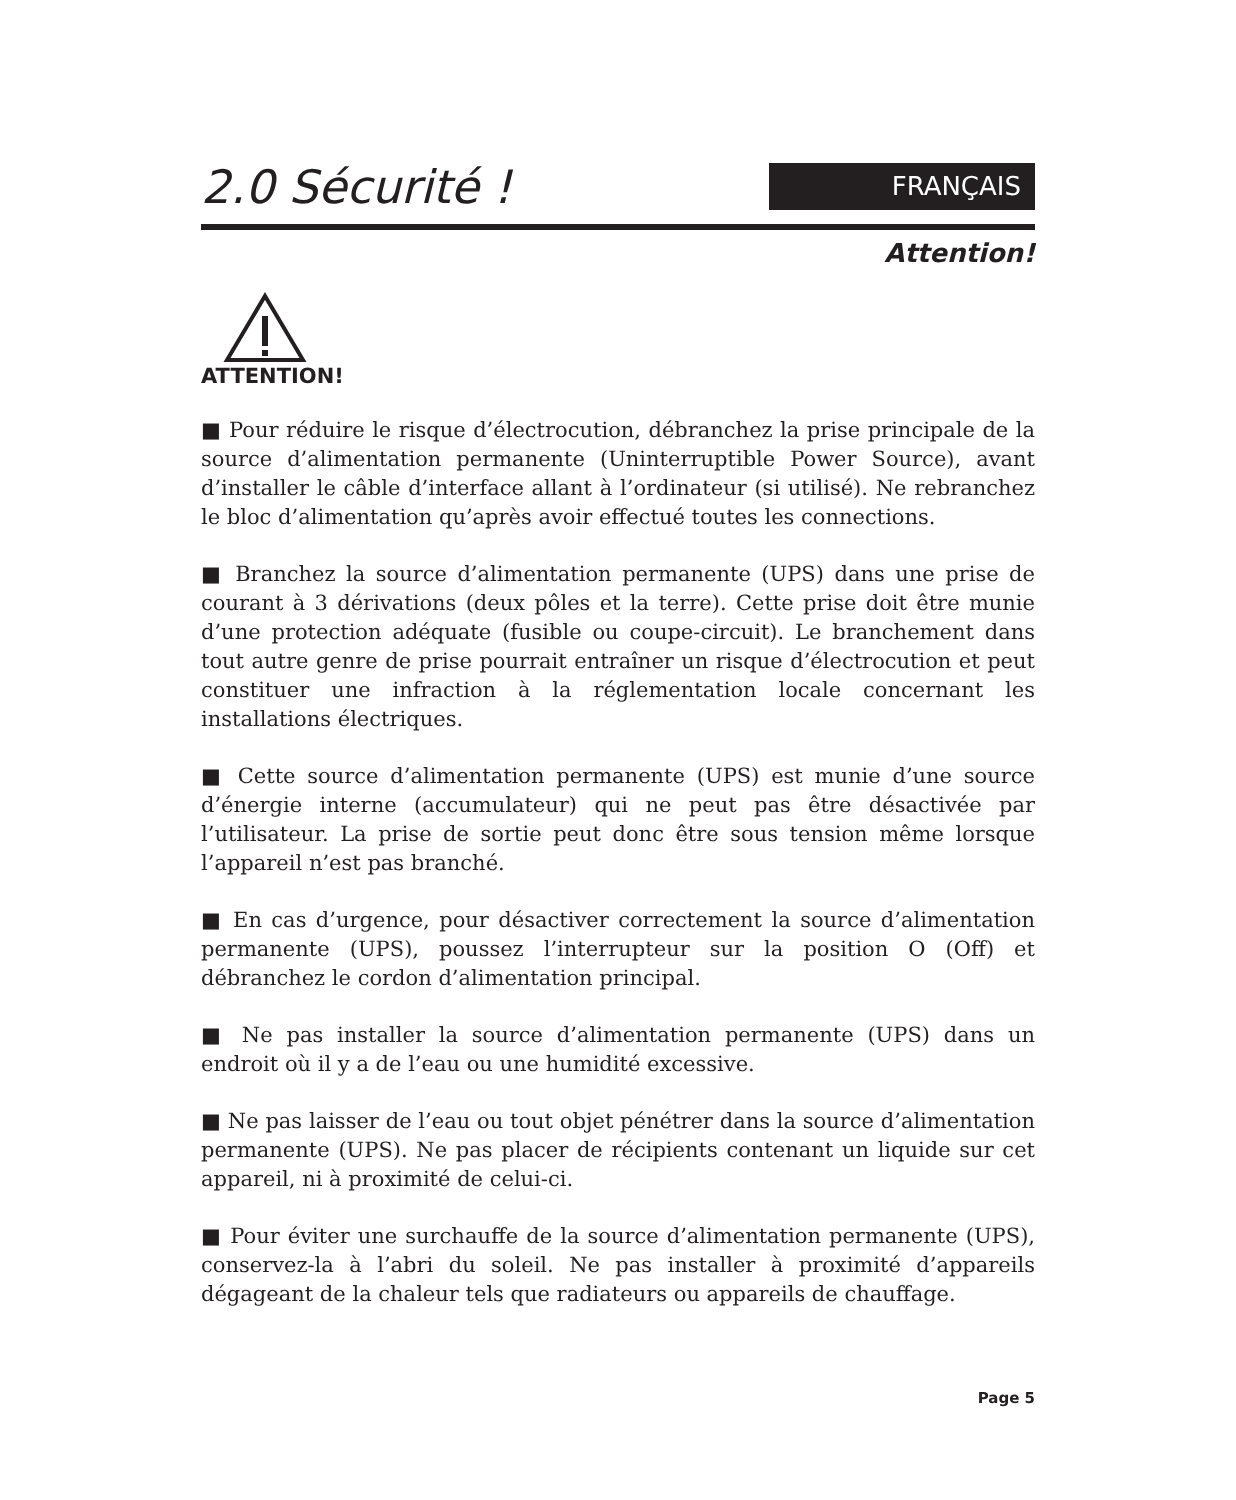2.0 Sécurité !
FRANÇAIS
Attention!
ATTENTION!
■ Pour réduire le risque d’électrocution, débranchez la prise principale de la source d’alimentation permanente (Uninterruptible Power Source), avant d’installer le câble d’interface allant à l’ordinateur (si utilisé). Ne rebranchez le bloc d’alimentation qu’après avoir effectué toutes les connections.
■ Branchez la source d’alimentation permanente (UPS) dans une prise de courant à 3 dérivations (deux pôles et la terre). Cette prise doit être munie d’une protection adéquate (fusible ou coupe-circuit). Le branchement dans tout autre genre de prise pourrait entraîner un risque d’électrocution et peut constituer une infraction à la réglementation locale concernant les installations électriques.
■ Cette source d’alimentation permanente (UPS) est munie d’une source d’énergie interne (accumulateur) qui ne peut pas être désactivée par l’utilisateur. La prise de sortie peut donc être sous tension même lorsque l’appareil n’est pas branché.
■ En cas d’urgence, pour désactiver correctement la source d’alimentation permanente (UPS), poussez l’interrupteur sur la position O (Off) et débranchez le cordon d’alimentation principal.
■ Ne pas installer la source d’alimentation permanente (UPS) dans un endroit où il y a de l’eau ou une humidité excessive.
■ Ne pas laisser de l’eau ou tout objet pénétrer dans la source d’alimentation permanente (UPS). Ne pas placer de récipients contenant un liquide sur cet appareil, ni à proximité de celui-ci.
■ Pour éviter une surchauffe de la source d’alimentation permanente (UPS), conservez-la à l’abri du soleil. Ne pas installer à proximité d’appareils dégageant de la chaleur tels que radiateurs ou appareils de chauffage.
Page 5